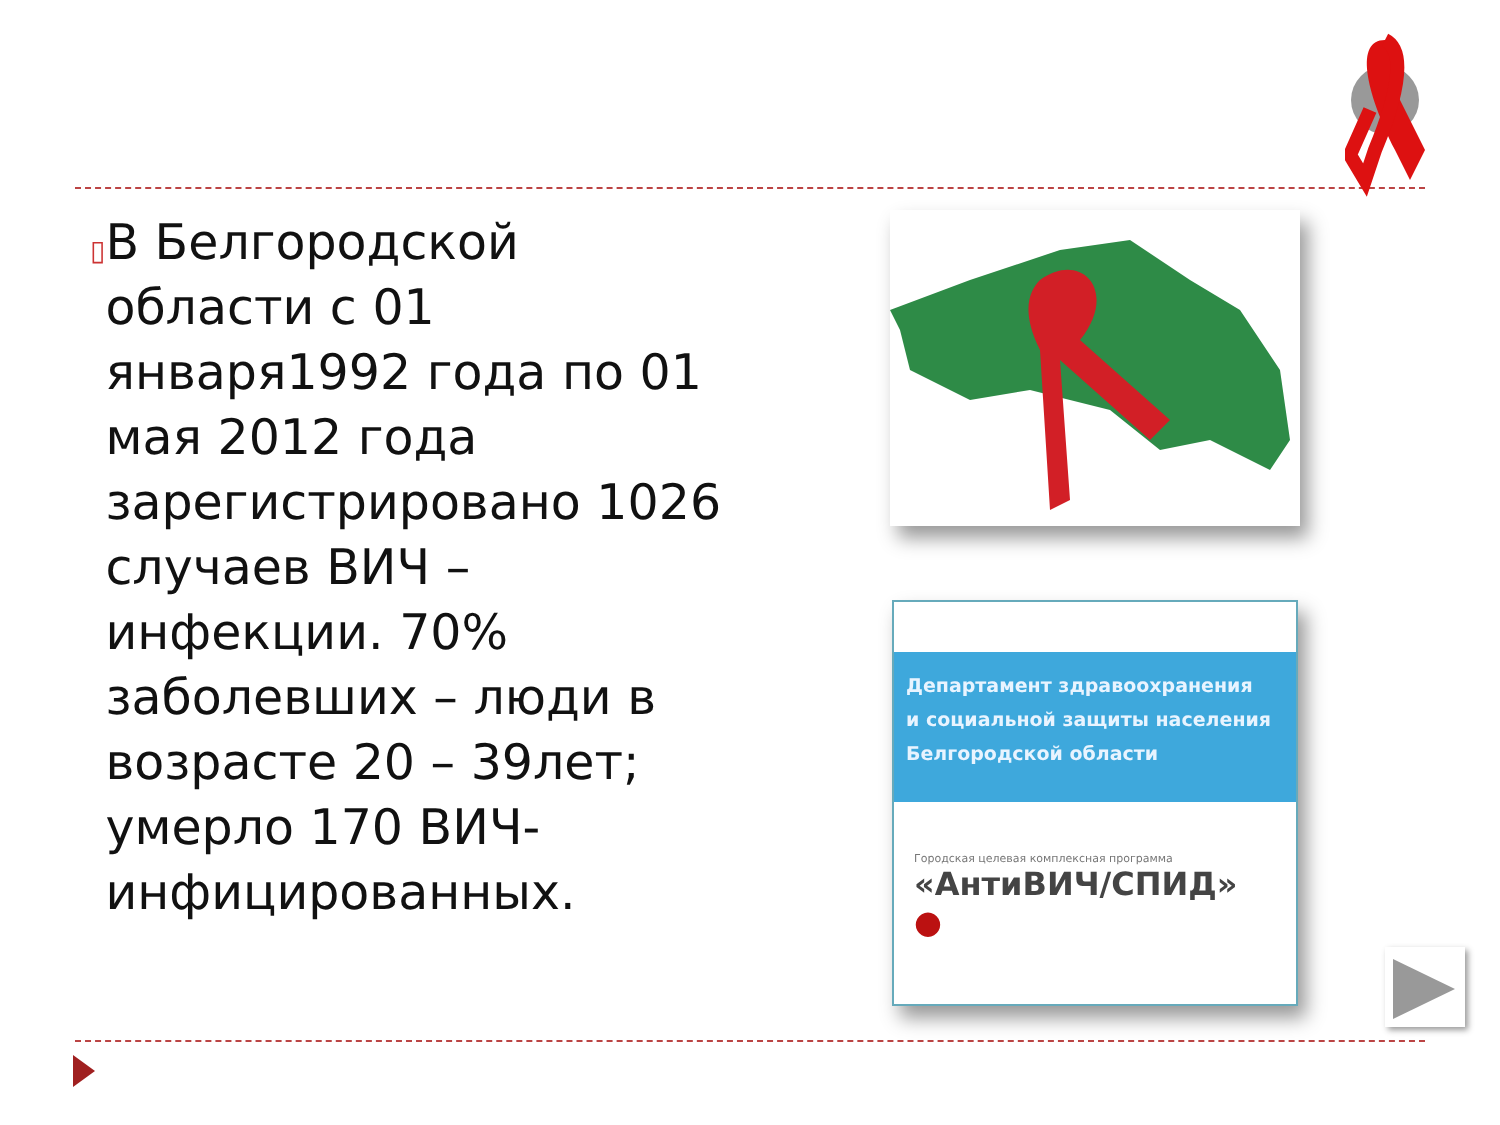▯
В Белгородской области с 01 января1992 года по 01 мая 2012 года зарегистрировано 1026 случаев ВИЧ – инфекции. 70% заболевших – люди в возрасте 20 – 39лет; умерло 170 ВИЧ-инфицированных.
Департамент здравоохранения
и социальной защиты населения
Белгородской области
Городская целевая комплексная программа
«АнтиВИЧ/СПИД» ●